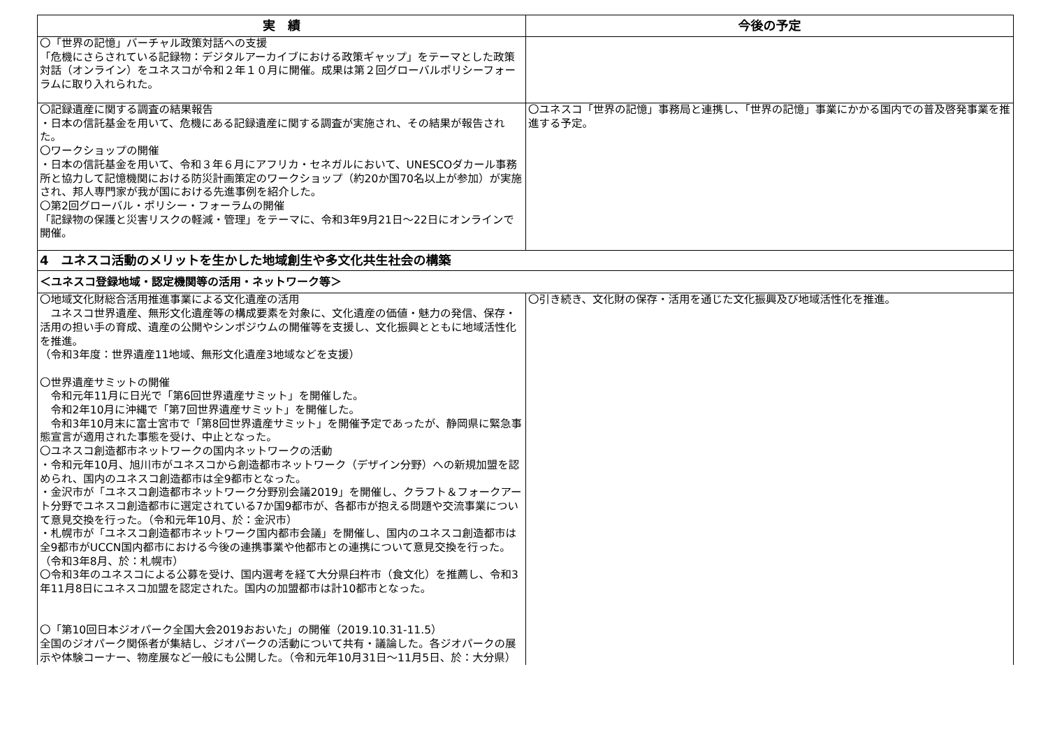| 実 績 | 今後の予定 |
| --- | --- |
| 〇「世界の記憶」バーチャル政策対話への支援 「危機にさらされている記録物：デジタルアーカイブにおける政策ギャップ」をテーマとした政策対話（オンライン）をユネスコが令和２年１０月に開催。成果は第２回グローバルポリシーフォーラムに取り入れられた。 | |
| 〇記録遺産に関する調査の結果報告 ・日本の信託基金を用いて、危機にある記録遺産に関する調査が実施され、その結果が報告された。 〇ワークショップの開催 ・日本の信託基金を用いて、令和３年６月にアフリカ・セネガルにおいて、UNESCOダカール事務所と協力して記憶機関における防災計画策定のワークショップ（約20か国70名以上が参加）が実施され、邦人専門家が我が国における先進事例を紹介した。 〇第2回グローバル・ポリシー・フォーラムの開催 「記録物の保護と災害リスクの軽減・管理」をテーマに、令和3年9月21日～22日にオンラインで開催。 | 〇ユネスコ「世界の記憶」事務局と連携し、「世界の記憶」事業にかかる国内での普及啓発事業を推進する予定。 |
| 4 ユネスコ活動のメリットを生かした地域創生や多文化共生社会の構築 | |
| ＜ユネスコ登録地域・認定機関等の活用・ネットワーク等＞ | |
| 〇地域文化財総合活用推進事業による文化遺産の活用 ユネスコ世界遺産、無形文化遺産等の構成要素を対象に、文化遺産の価値・魅力の発信、保存・活用の担い手の育成、遺産の公開やシンポジウムの開催等を支援し、文化振興とともに地域活性化を推進。 （令和3年度：世界遺産11地域、無形文化遺産3地域などを支援） 〇世界遺産サミットの開催 令和元年11月に日光で「第6回世界遺産サミット」を開催した。 令和2年10月に沖縄で「第7回世界遺産サミット」を開催した。 令和3年10月末に富士宮市で「第8回世界遺産サミット」を開催予定であったが、静岡県に緊急事態宣言が適用された事態を受け、中止となった。 〇ユネスコ創造都市ネットワークの国内ネットワークの活動 ・令和元年10月、旭川市がユネスコから創造都市ネットワーク（デザイン分野）への新規加盟を認められ、国内のユネスコ創造都市は全9都市となった。 ・金沢市が「ユネスコ創造都市ネットワーク分野別会議2019」を開催し、クラフト＆フォークアート分野でユネスコ創造都市に選定されている7か国9都市が、各都市が抱える問題や交流事業について意見交換を行った。（令和元年10月、於：金沢市） ・札幌市が「ユネスコ創造都市ネットワーク国内都市会議」を開催し、国内のユネスコ創造都市は全9都市がUCCN国内都市における今後の連携事業や他都市との連携について意見交換を行った。（令和3年8月、於：札幌市） 〇令和3年のユネスコによる公募を受け、国内選考を経て大分県臼杵市（食文化）を推薦し、令和3年11月8日にユネスコ加盟を認定された。国内の加盟都市は計10都市となった。 〇「第10回日本ジオパーク全国大会2019おおいた」の開催（2019.10.31-11.5） 全国のジオパーク関係者が集結し、ジオパークの活動について共有・議論した。各ジオパークの展示や体験コーナー、物産展など一般にも公開した。（令和元年10月31日～11月5日、於：大分県） | 〇引き続き、文化財の保存・活用を通じた文化振興及び地域活性化を推進。 |